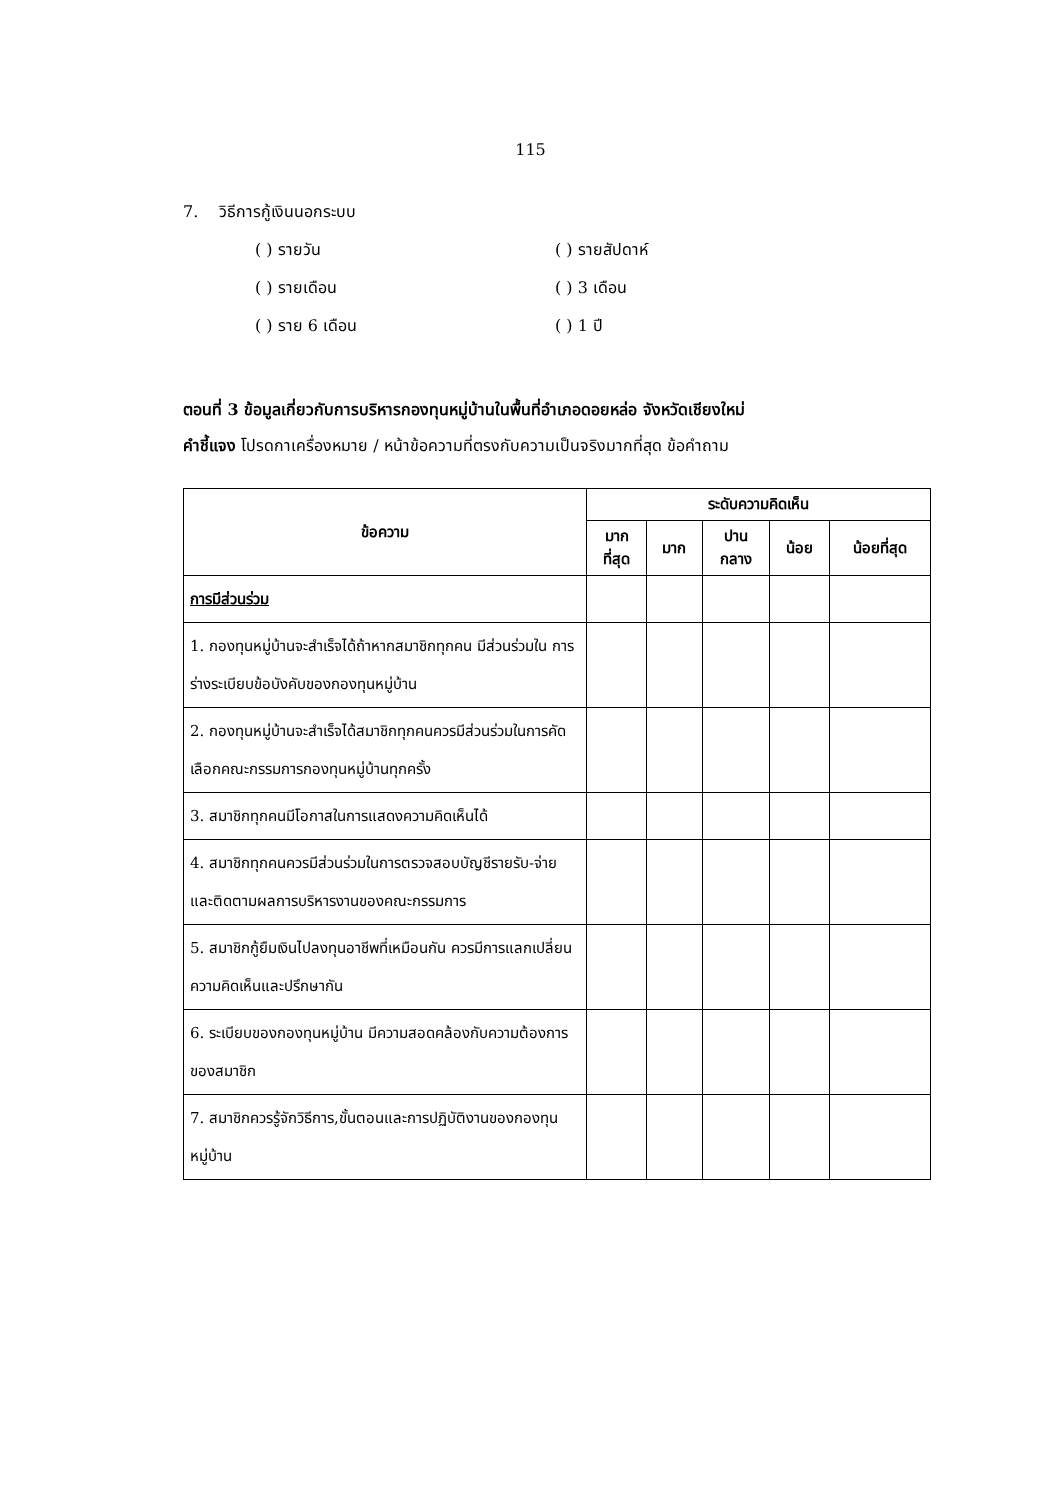115
7. วิธีการกู้เงินนอกระบบ
( ) รายวัน
( ) รายสัปดาห์
( ) รายเดือน
( ) 3 เดือน
( ) ราย 6 เดือน
( ) 1 ปี
ตอนที่ 3 ข้อมูลเกี่ยวกับการบริหารกองทุนหมู่บ้านในพื้นที่อำเภอดอยหล่อ จังหวัดเชียงใหม่
คำชี้แจง โปรดกาเครื่องหมาย / หน้าข้อความที่ตรงกับความเป็นจริงมากที่สุด ข้อคำถาม
| ข้อความ | ระดับความคิดเห็น | | | | |
| --- | --- | --- | --- | --- | --- |
| | มาก ที่สุด | มาก | ปาน กลาง | น้อย | น้อยที่สุด |
| การมีส่วนร่วม | | | | | |
| 1. กองทุนหมู่บ้านจะสำเร็จได้ถ้าหากสมาชิกทุกคน มีส่วนร่วมใน การร่างระเบียบข้อบังคับของกองทุนหมู่บ้าน | | | | | |
| 2. กองทุนหมู่บ้านจะสำเร็จได้สมาชิกทุกคนควรมีส่วนร่วมในการคัดเลือกคณะกรรมการกองทุนหมู่บ้านทุกครั้ง | | | | | |
| 3. สมาชิกทุกคนมีโอกาสในการแสดงความคิดเห็นได้ | | | | | |
| 4. สมาชิกทุกคนควรมีส่วนร่วมในการตรวจสอบบัญชีรายรับ-จ่าย และติดตามผลการบริหารงานของคณะกรรมการ | | | | | |
| 5. สมาชิกกู้ยืมเงินไปลงทุนอาชีพที่เหมือนกัน ควรมีการแลกเปลี่ยน ความคิดเห็นและปรึกษากัน | | | | | |
| 6. ระเบียบของกองทุนหมู่บ้าน มีความสอดคล้องกับความต้องการ ของสมาชิก | | | | | |
| 7. สมาชิกควรรู้จักวิธีการ,ขั้นตอนและการปฏิบัติงานของกองทุนหมู่บ้าน | | | | | |